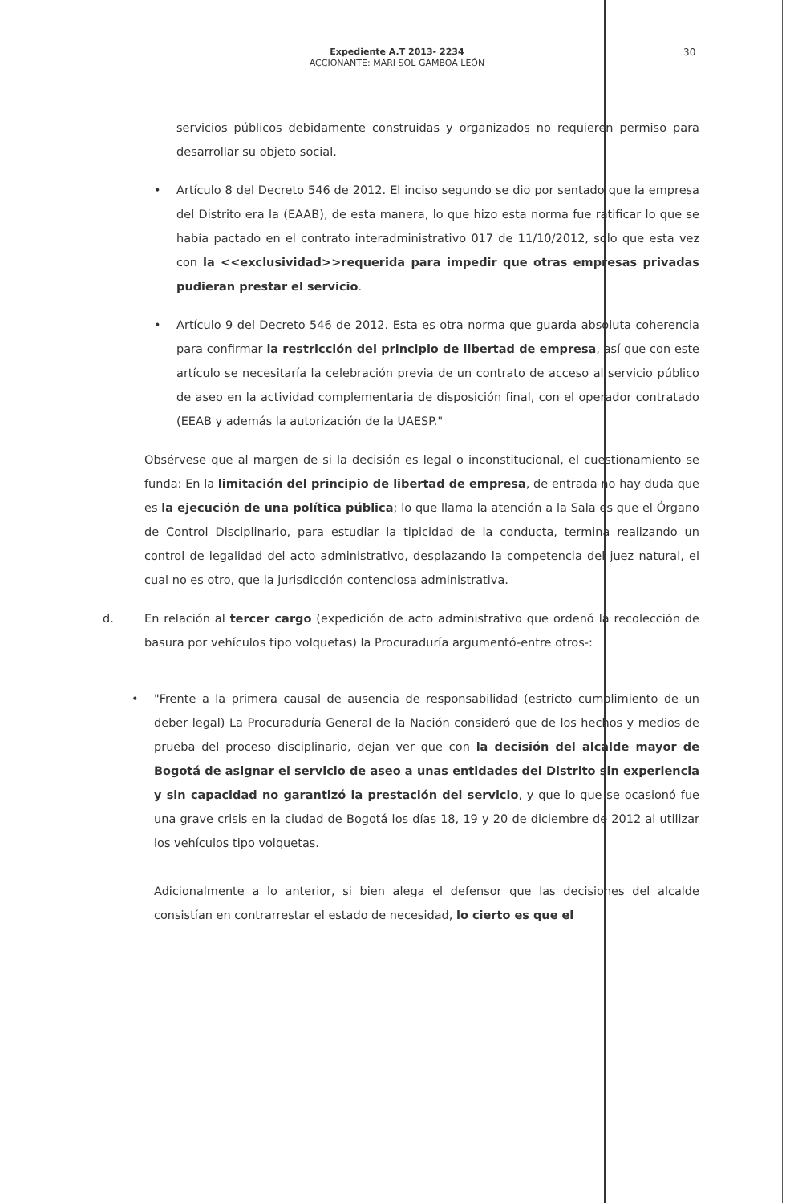Expediente A.T 2013- 2234
ACCIONANTE: MARI SOL GAMBOA LEÓN
30
servicios públicos debidamente construidas y organizados no requieren permiso para desarrollar su objeto social.
• Artículo 8 del Decreto 546 de 2012. El inciso segundo se dio por sentado que la empresa del Distrito era la (EAAB), de esta manera, lo que hizo esta norma fue ratificar lo que se había pactado en el contrato interadministrativo 017 de 11/10/2012, solo que esta vez con la <<exclusividad>>requerida para impedir que otras empresas privadas pudieran prestar el servicio.
• Artículo 9 del Decreto 546 de 2012. Esta es otra norma que guarda absoluta coherencia para confirmar la restricción del principio de libertad de empresa, así que con este artículo se necesitaría la celebración previa de un contrato de acceso al servicio público de aseo en la actividad complementaria de disposición final, con el operador contratado (EEAB y además la autorización de la UAESP."
Obsérvese que al margen de si la decisión es legal o inconstitucional, el cuestionamiento se funda: En la limitación del principio de libertad de empresa, de entrada no hay duda que es la ejecución de una política pública; lo que llama la atención a la Sala es que el Órgano de Control Disciplinario, para estudiar la tipicidad de la conducta, termina realizando un control de legalidad del acto administrativo, desplazando la competencia del juez natural, el cual no es otro, que la jurisdicción contenciosa administrativa.
d. En relación al tercer cargo (expedición de acto administrativo que ordenó la recolección de basura por vehículos tipo volquetas) la Procuraduría argumentó-entre otros-:
• "Frente a la primera causal de ausencia de responsabilidad (estricto cumplimiento de un deber legal) La Procuraduría General de la Nación consideró que de los hechos y medios de prueba del proceso disciplinario, dejan ver que con la decisión del alcalde mayor de Bogotá de asignar el servicio de aseo a unas entidades del Distrito sin experiencia y sin capacidad no garantizó la prestación del servicio, y que lo que se ocasionó fue una grave crisis en la ciudad de Bogotá los días 18, 19 y 20 de diciembre de 2012 al utilizar los vehículos tipo volquetas.
Adicionalmente a lo anterior, si bien alega el defensor que las decisiones del alcalde consistían en contrarrestar el estado de necesidad, lo cierto es que el